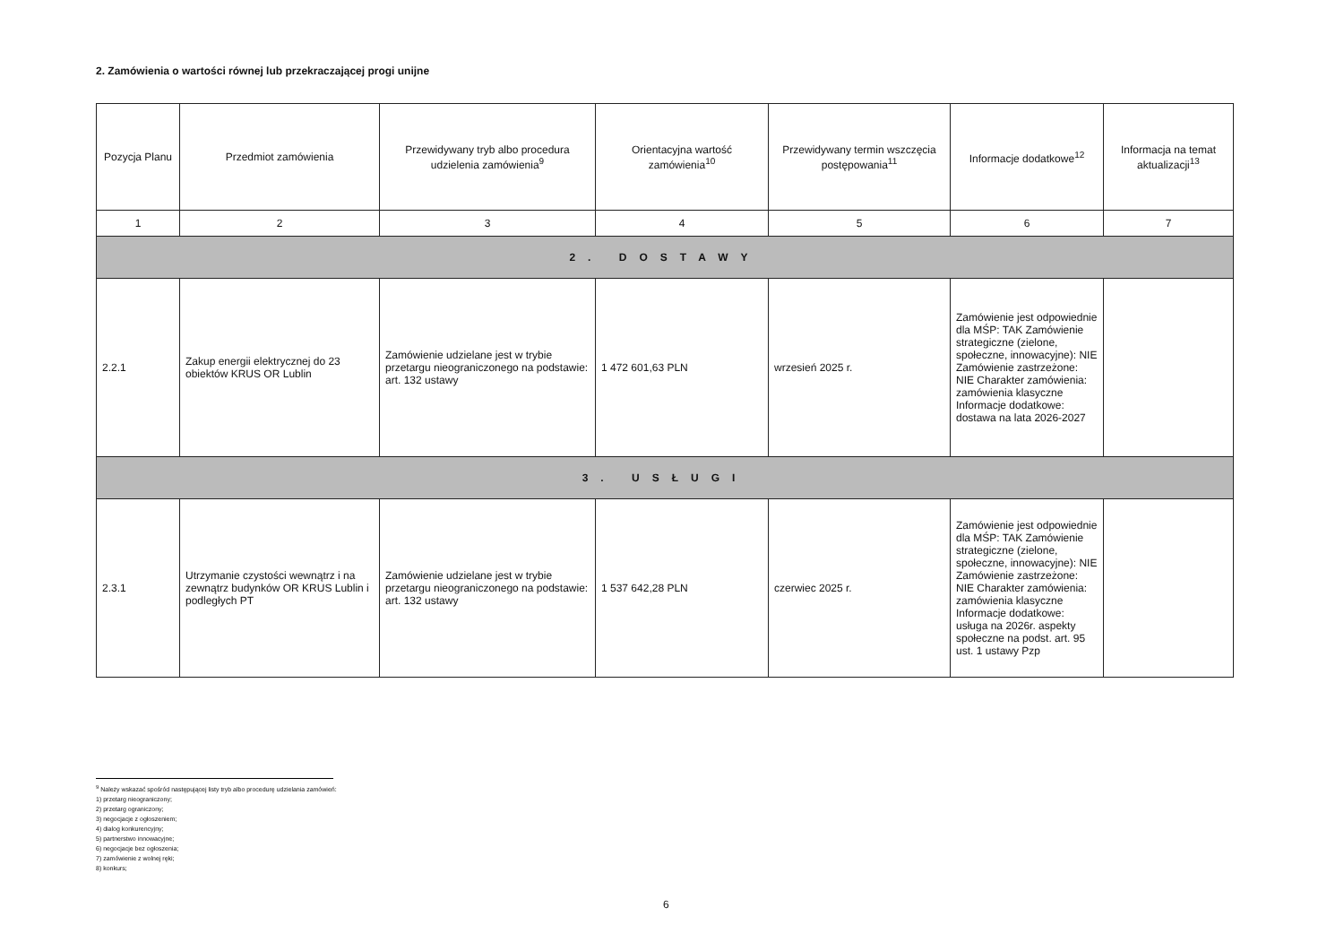2. Zamówienia o wartości równej lub przekraczającej progi unijne
| Pozycja Planu | Przedmiot zamówienia | Przewidywany tryb albo procedura udzielenia zamówienia<sup>9</sup> | Orientacyjna wartość zamówienia<sup>10</sup> | Przewidywany termin wszczęcia postępowania<sup>11</sup> | Informacje dodatkowe<sup>12</sup> | Informacja na temat aktualizacji<sup>13</sup> |
| --- | --- | --- | --- | --- | --- | --- |
| 1 | 2 | 3 | 4 | 5 | 6 | 7 |
| 2. DOSTAWY | | | | | | |
| 2.2.1 | Zakup energii elektrycznej do 23 obiektów KRUS OR Lublin | Zamówienie udzielane jest w trybie przetargu nieograniczonego na podstawie: art. 132 ustawy | 1 472 601,63 PLN | wrzesień 2025 r. | Zamówienie jest odpowiednie dla MŚP: TAK Zamówienie strategiczne (zielone, społeczne, innowacyjne): NIE Zamówienie zastrzeżone: NIE Charakter zamówienia: zamówienia klasyczne Informacje dodatkowe: dostawa na lata 2026-2027 | |
| 3. USŁUGI | | | | | | |
| 2.3.1 | Utrzymanie czystości wewnątrz i na zewnątrz budynków OR KRUS Lublin i podległych PT | Zamówienie udzielane jest w trybie przetargu nieograniczonego na podstawie: art. 132 ustawy | 1 537 642,28 PLN | czerwiec 2025 r. | Zamówienie jest odpowiednie dla MŚP: TAK Zamówienie strategiczne (zielone, społeczne, innowacyjne): NIE Zamówienie zastrzeżone: NIE Charakter zamówienia: zamówienia klasyczne Informacje dodatkowe: usługa na 2026r. aspekty społeczne na podst. art. 95 ust. 1 ustawy Pzp | |
<sup>9</sup> Należy wskazać spośród następującej listy tryb albo procedurę udzielania zamówień:
1) przetarg nieograniczony;
2) przetarg ograniczony;
3) negocjacje z ogłoszeniem;
4) dialog konkurencyjny;
5) partnerstwo innowacyjne;
6) negocjacje bez ogłoszenia;
7) zamówienie z wolnej ręki;
8) konkurs;
6